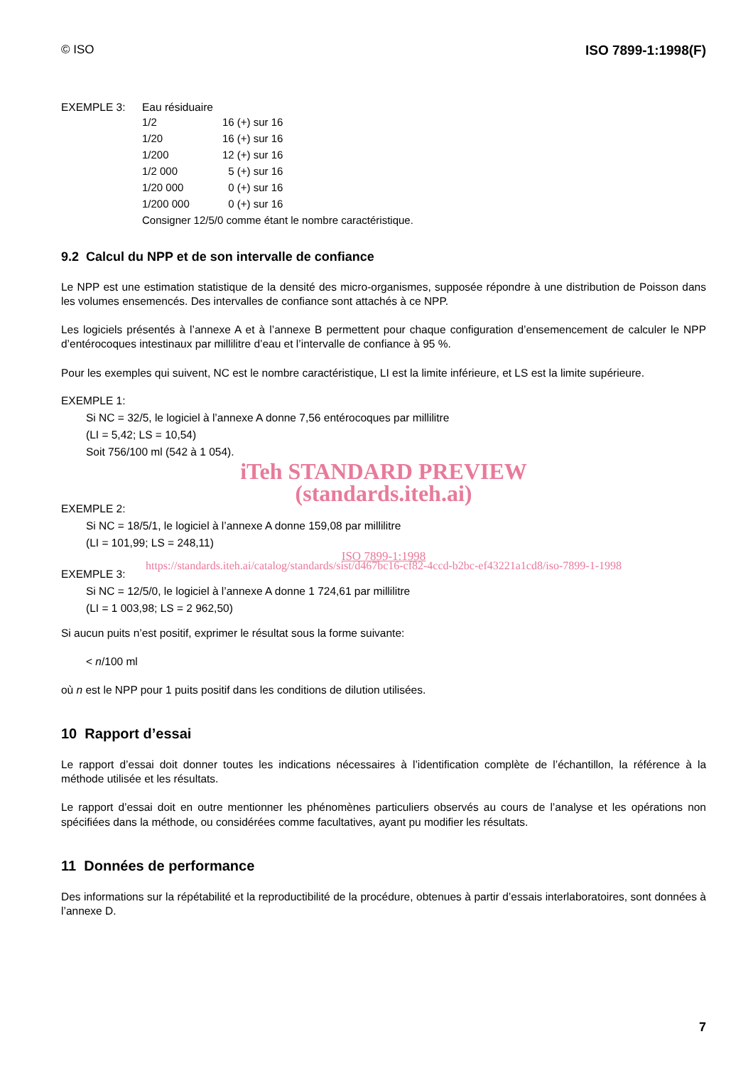© ISO ISO 7899-1:1998(F)
EXEMPLE 3: Eau résiduaire
| 1/2 | 16 (+) sur 16 |
| 1/20 | 16 (+) sur 16 |
| 1/200 | 12 (+) sur 16 |
| 1/2 000 | 5 (+) sur 16 |
| 1/20 000 | 0 (+) sur 16 |
| 1/200 000 | 0 (+) sur 16 |
| Consigner 12/5/0 comme étant le nombre caractéristique. | |
9.2 Calcul du NPP et de son intervalle de confiance
Le NPP est une estimation statistique de la densité des micro-organismes, supposée répondre à une distribution de Poisson dans les volumes ensemencés. Des intervalles de confiance sont attachés à ce NPP.
Les logiciels présentés à l’annexe A et à l’annexe B permettent pour chaque configuration d’ensemencement de calculer le NPP d’entérocoques intestinaux par millilitre d’eau et l’intervalle de confiance à 95 %.
Pour les exemples qui suivent, NC est le nombre caractéristique, LI est la limite inférieure, et LS est la limite supérieure.
EXEMPLE 1:
Si NC = 32/5, le logiciel à l’annexe A donne 7,56 entérocoques par millilitre
(LI = 5,42; LS = 10,54)
Soit 756/100 ml (542 à 1 054).
iTeh STANDARD PREVIEW
(standards.iteh.ai)
EXEMPLE 2:
Si NC = 18/5/1, le logiciel à l’annexe A donne 159,08 par millilitre
(LI = 101,99; LS = 248,11)
ISO 7899-1:1998
https://standards.iteh.ai/catalog/standards/sist/d467bc16-cf82-4ccd-b2bc-ef43221a1cd8/iso-7899-1-1998
EXEMPLE 3:
Si NC = 12/5/0, le logiciel à l’annexe A donne 1 724,61 par millilitre
(LI = 1 003,98; LS = 2 962,50)
Si aucun puits n’est positif, exprimer le résultat sous la forme suivante:
< n/100 ml
où n est le NPP pour 1 puits positif dans les conditions de dilution utilisées.
10 Rapport d’essai
Le rapport d’essai doit donner toutes les indications nécessaires à l’identification complète de l’échantillon, la référence à la méthode utilisée et les résultats.
Le rapport d’essai doit en outre mentionner les phénomènes particuliers observés au cours de l’analyse et les opérations non spécifiées dans la méthode, ou considérées comme facultatives, ayant pu modifier les résultats.
11 Données de performance
Des informations sur la répétabilité et la reproductibilité de la procédure, obtenues à partir d’essais interlaboratoires, sont données à l’annexe D.
7